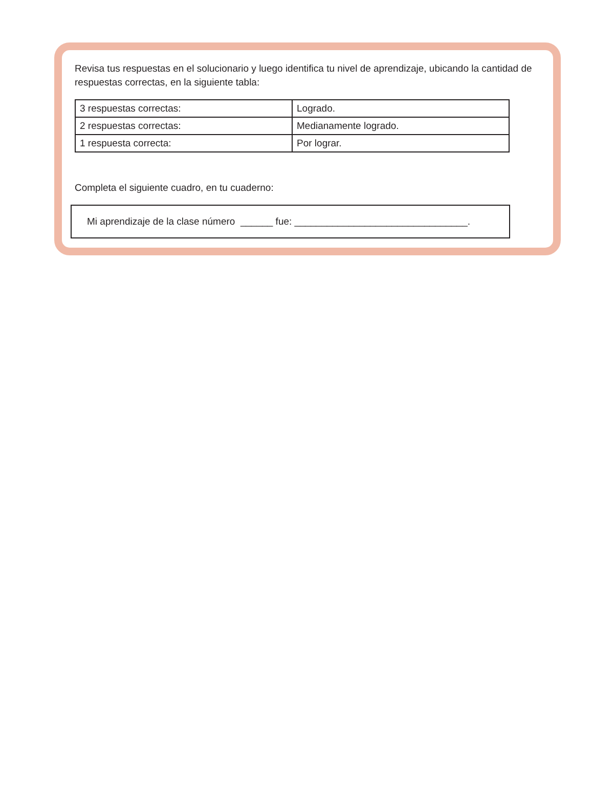Revisa tus respuestas en el solucionario y luego identifica tu nivel de aprendizaje, ubicando la cantidad de respuestas correctas, en la siguiente tabla:
| 3 respuestas correctas: | Logrado. |
| 2 respuestas correctas: | Medianamente logrado. |
| 1 respuesta correcta: | Por lograr. |
Completa el siguiente cuadro, en tu cuaderno:
Mi aprendizaje de la clase número ______ fue: ________________________________.